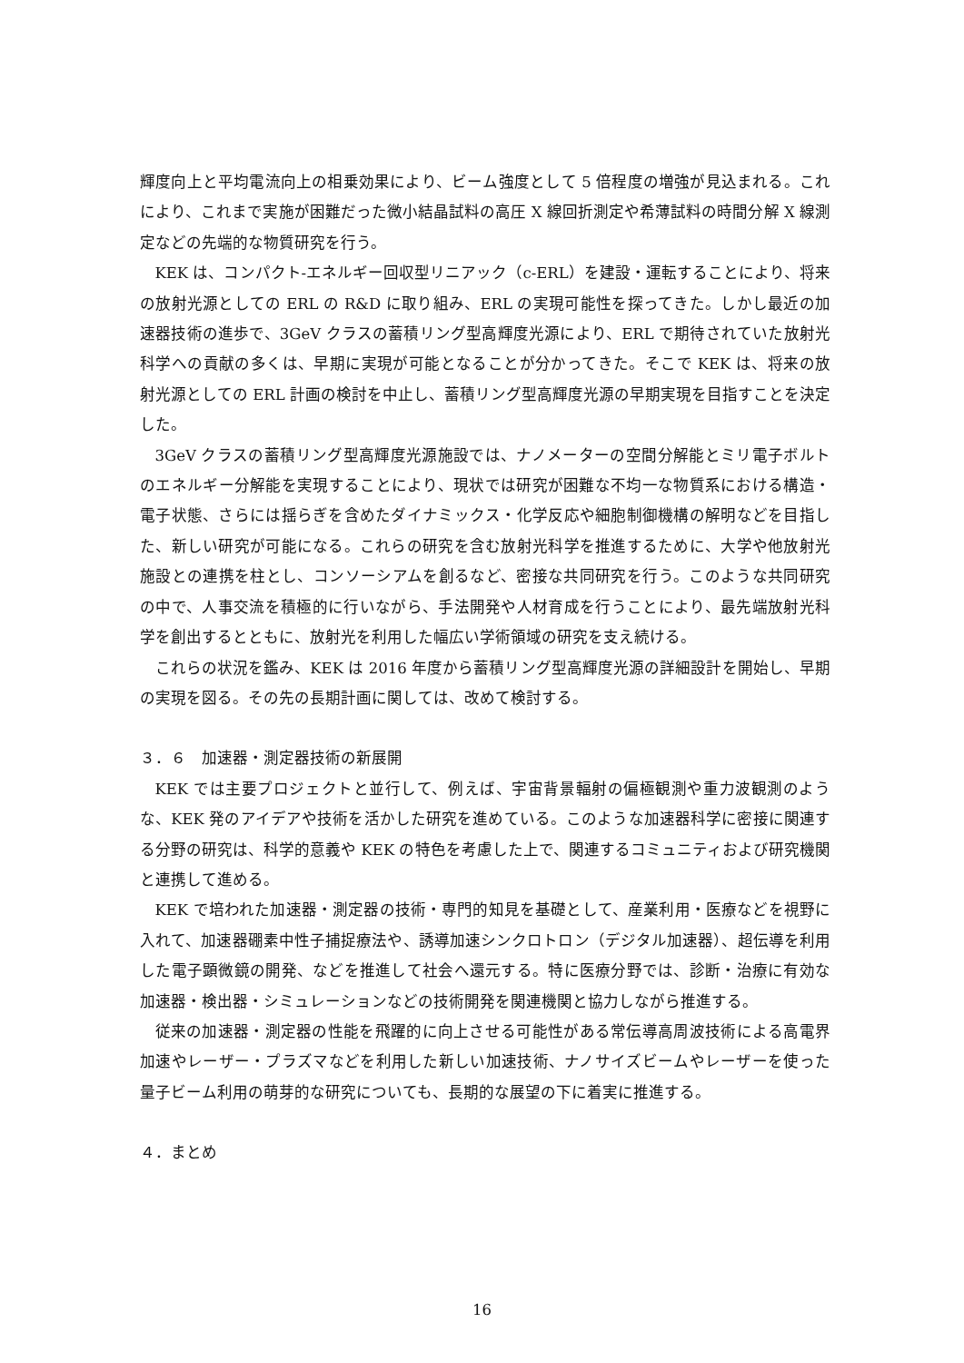輝度向上と平均電流向上の相乗効果により、ビーム強度として 5 倍程度の増強が見込まれる。これにより、これまで実施が困難だった微小結晶試料の高圧 X 線回折測定や希薄試料の時間分解 X 線測定などの先端的な物質研究を行う。
KEK は、コンパクト-エネルギー回収型リニアック（c-ERL）を建設・運転することにより、将来の放射光源としての ERL の R&D に取り組み、ERL の実現可能性を探ってきた。しかし最近の加速器技術の進歩で、3GeV クラスの蓄積リング型高輝度光源により、ERL で期待されていた放射光科学への貢献の多くは、早期に実現が可能となることが分かってきた。そこで KEK は、将来の放射光源としての ERL 計画の検討を中止し、蓄積リング型高輝度光源の早期実現を目指すことを決定した。
3GeV クラスの蓄積リング型高輝度光源施設では、ナノメーターの空間分解能とミリ電子ボルトのエネルギー分解能を実現することにより、現状では研究が困難な不均一な物質系における構造・電子状態、さらには揺らぎを含めたダイナミックス・化学反応や細胞制御機構の解明などを目指した、新しい研究が可能になる。これらの研究を含む放射光科学を推進するために、大学や他放射光施設との連携を柱とし、コンソーシアムを創るなど、密接な共同研究を行う。このような共同研究の中で、人事交流を積極的に行いながら、手法開発や人材育成を行うことにより、最先端放射光科学を創出するとともに、放射光を利用した幅広い学術領域の研究を支え続ける。
これらの状況を鑑み、KEK は 2016 年度から蓄積リング型高輝度光源の詳細設計を開始し、早期の実現を図る。その先の長期計画に関しては、改めて検討する。
３．６　加速器・測定器技術の新展開
KEK では主要プロジェクトと並行して、例えば、宇宙背景輻射の偏極観測や重力波観測のような、KEK 発のアイデアや技術を活かした研究を進めている。このような加速器科学に密接に関連する分野の研究は、科学的意義や KEK の特色を考慮した上で、関連するコミュニティおよび研究機関と連携して進める。
KEK で培われた加速器・測定器の技術・専門的知見を基礎として、産業利用・医療などを視野に入れて、加速器硼素中性子捕捉療法や、誘導加速シンクロトロン（デジタル加速器）、超伝導を利用した電子顕微鏡の開発、などを推進して社会へ還元する。特に医療分野では、診断・治療に有効な加速器・検出器・シミュレーションなどの技術開発を関連機関と協力しながら推進する。
従来の加速器・測定器の性能を飛躍的に向上させる可能性がある常伝導高周波技術による高電界加速やレーザー・プラズマなどを利用した新しい加速技術、ナノサイズビームやレーザーを使った量子ビーム利用の萌芽的な研究についても、長期的な展望の下に着実に推進する。
４．まとめ
16